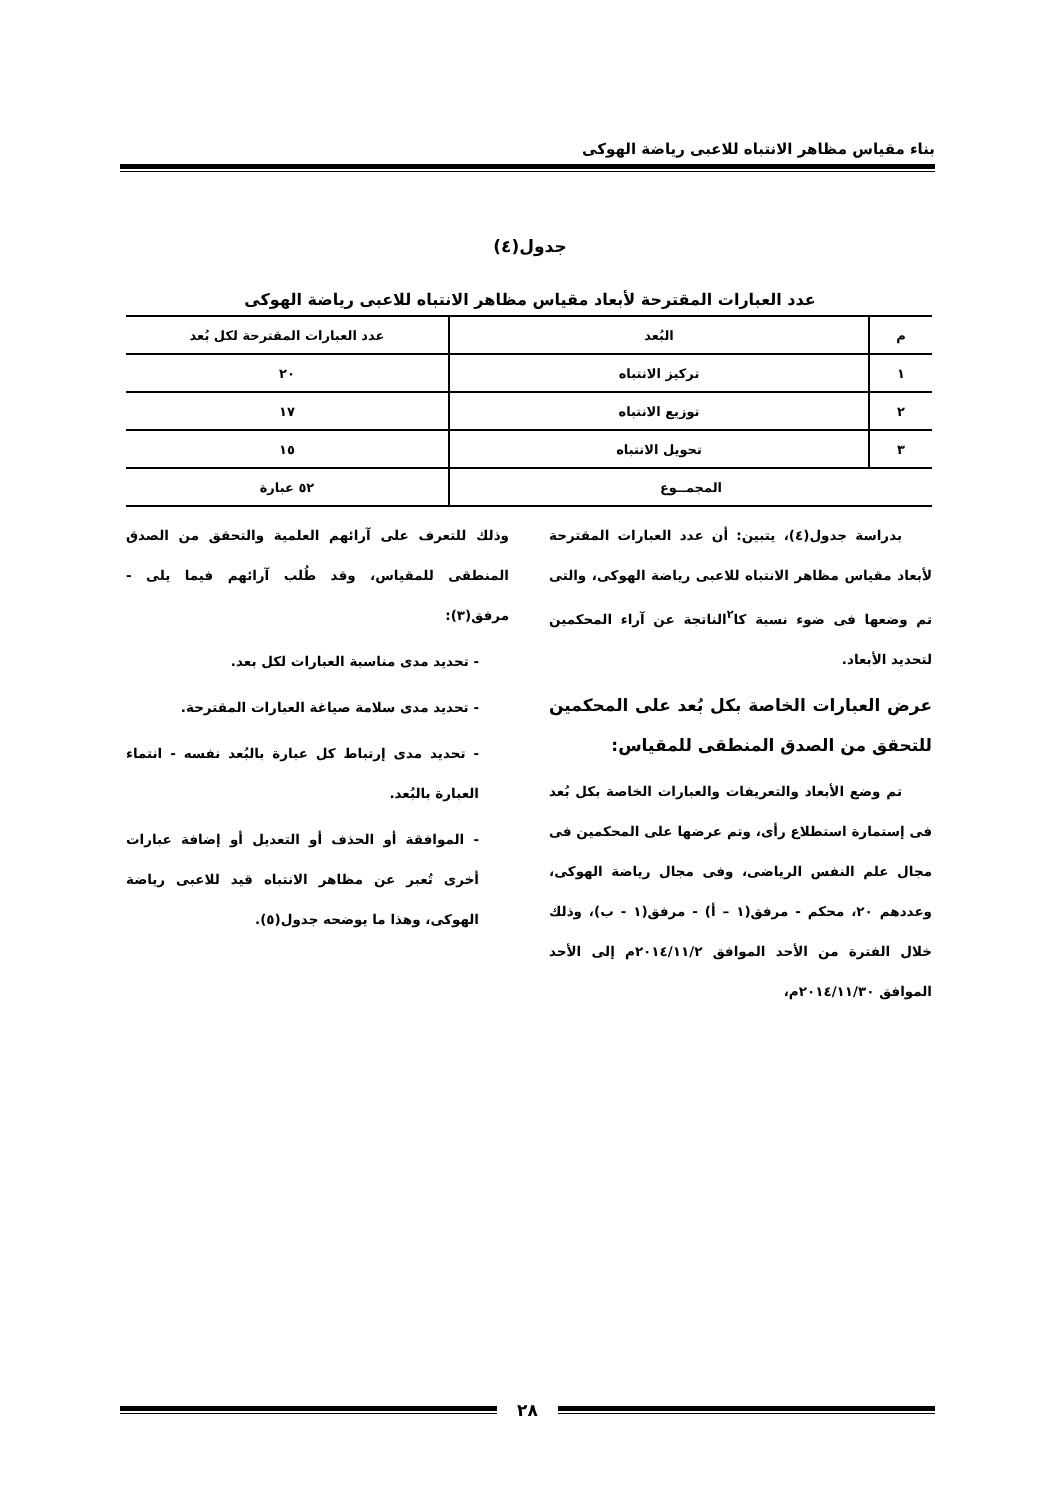بناء مقياس مظاهر الانتباه للاعبى رياضة الهوكى
جدول(٤)
عدد العبارات المقترحة لأبعاد مقياس مظاهر الانتباه للاعبى رياضة الهوكى
| م | البُعد | عدد العبارات المقترحة لكل بُعد |
| --- | --- | --- |
| ١ | تركيز الانتباه | ٢٠ |
| ٢ | توزيع الانتباه | ١٧ |
| ٣ | تحويل الانتباه | ١٥ |
| المجمــوع | | ٥٢ عبارة |
بدراسة جدول(٤)، يتبين: أن عدد العبارات المقترحة لأبعاد مقياس مظاهر الانتباه للاعبى رياضة الهوكى، والتى تم وضعها فى ضوء نسبة كا<sup>٢</sup>الناتجة عن آراء المحكمين لتحديد الأبعاد.
عرض العبارات الخاصة بكل بُعد على المحكمين للتحقق من الصدق المنطقى للمقياس:
تم وضع الأبعاد والتعريفات والعبارات الخاصة بكل بُعد فى إستمارة استطلاع رأى، وتم عرضها على المحكمين فى مجال علم النفس الرياضى، وفى مجال رياضة الهوكى، وعددهم ٢٠، محكم - مرفق(١ – أ) - مرفق(١ - ب)، وذلك خلال الفترة من الأحد الموافق ٢٠١٤/١١/٢م إلى الأحد الموافق ٢٠١٤/١١/٣٠م،
وذلك للتعرف على آرائهم العلمية والتحقق من الصدق المنطقى للمقياس، وقد طُلب آرائهم فيما يلى - مرفق(٣):
- تحديد مدى مناسبة العبارات لكل بعد.
- تحديد مدى سلامة صياغة العبارات المقترحة.
- تحديد مدى إرتباط كل عبارة بالبُعد نفسه - انتماء العبارة بالبُعد.
- الموافقة أو الحذف أو التعديل أو إضافة عبارات أخرى تُعبر عن مظاهر الانتباه قيد للاعبى رياضة الهوكى، وهذا ما يوضحه جدول(٥).
٢٨